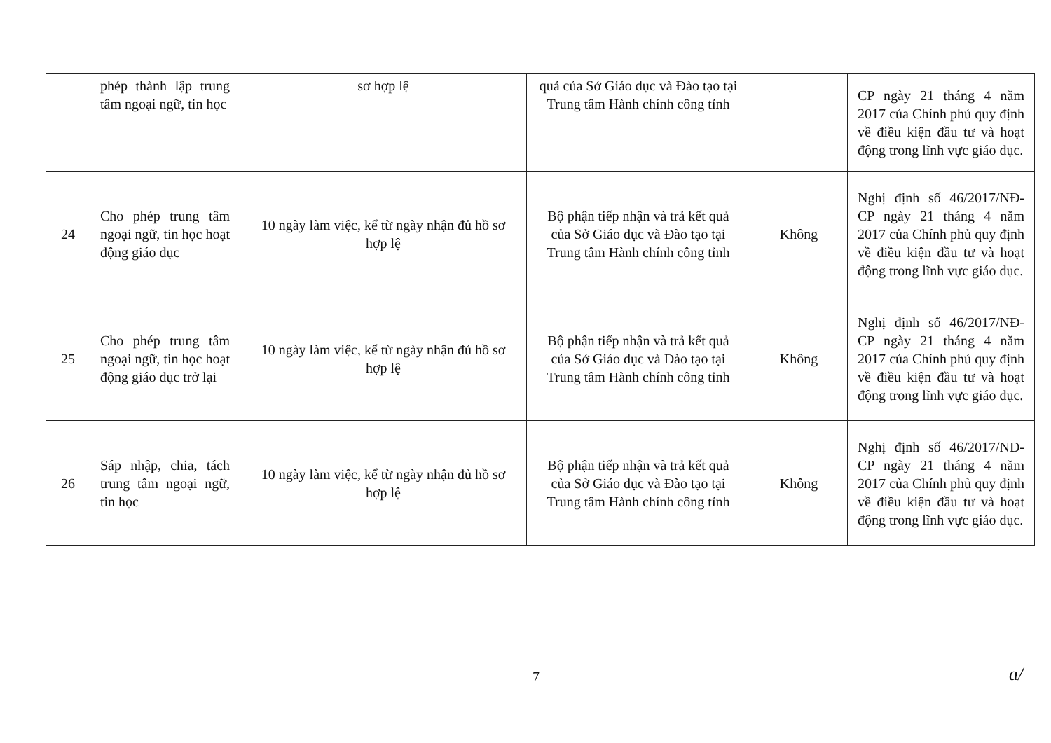| | phép thành lập trung tâm ngoại ngữ, tin học | sơ hợp lệ | quả của Sở Giáo dục và Đào tạo tại Trung tâm Hành chính công tỉnh | | CP ngày 21 tháng 4 năm 2017 của Chính phủ quy định về điều kiện đầu tư và hoạt động trong lĩnh vực giáo dục. |
| 24 | Cho phép trung tâm ngoại ngữ, tin học hoạt động giáo dục | 10 ngày làm việc, kể từ ngày nhận đủ hồ sơ hợp lệ | Bộ phận tiếp nhận và trả kết quả của Sở Giáo dục và Đào tạo tại Trung tâm Hành chính công tỉnh | Không | Nghị định số 46/2017/NĐ-CP ngày 21 tháng 4 năm 2017 của Chính phủ quy định về điều kiện đầu tư và hoạt động trong lĩnh vực giáo dục. |
| 25 | Cho phép trung tâm ngoại ngữ, tin học hoạt động giáo dục trở lại | 10 ngày làm việc, kể từ ngày nhận đủ hồ sơ hợp lệ | Bộ phận tiếp nhận và trả kết quả của Sở Giáo dục và Đào tạo tại Trung tâm Hành chính công tỉnh | Không | Nghị định số 46/2017/NĐ-CP ngày 21 tháng 4 năm 2017 của Chính phủ quy định về điều kiện đầu tư và hoạt động trong lĩnh vực giáo dục. |
| 26 | Sáp nhập, chia, tách trung tâm ngoại ngữ, tin học | 10 ngày làm việc, kể từ ngày nhận đủ hồ sơ hợp lệ | Bộ phận tiếp nhận và trả kết quả của Sở Giáo dục và Đào tạo tại Trung tâm Hành chính công tỉnh | Không | Nghị định số 46/2017/NĐ-CP ngày 21 tháng 4 năm 2017 của Chính phủ quy định về điều kiện đầu tư và hoạt động trong lĩnh vực giáo dục. |
7 ɑ/